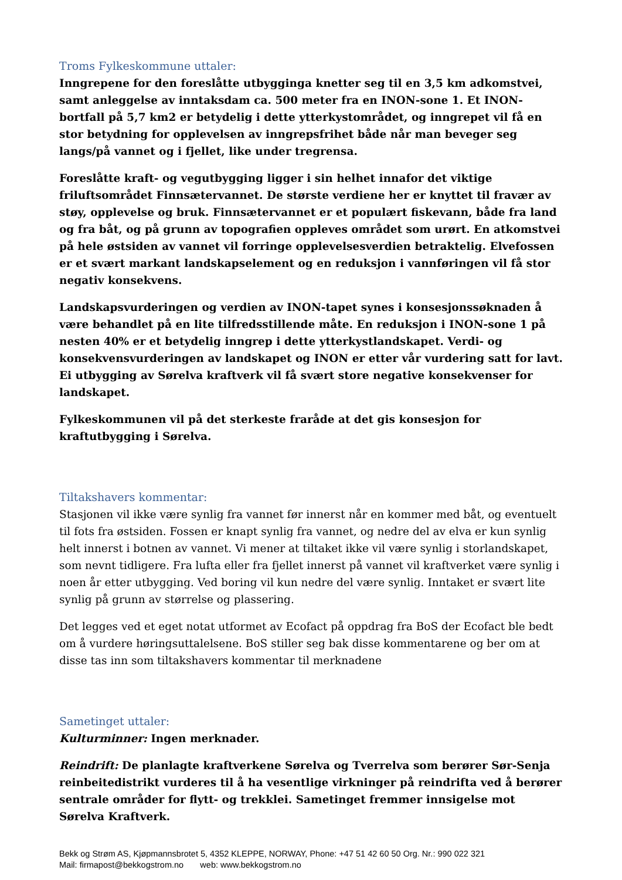Troms Fylkeskommune uttaler:
Inngrepene for den foreslåtte utbygginga knetter seg til en 3,5 km adkomstvei, samt anleggelse av inntaksdam ca. 500 meter fra en INON-sone 1. Et INON-bortfall på 5,7 km2 er betydelig i dette ytterkystområdet, og inngrepet vil få en stor betydning for opplevelsen av inngrepsfrihet både når man beveger seg langs/på vannet og i fjellet, like under tregrensa.
Foreslåtte kraft- og vegutbygging ligger i sin helhet innafor det viktige friluftsområdet Finnsætervannet. De største verdiene her er knyttet til fravær av støy, opplevelse og bruk. Finnsætervannet er et populært fiskevann, både fra land og fra båt, og på grunn av topografien oppleves området som urørt. En atkomstvei på hele østsiden av vannet vil forringe opplevelsesverdien betraktelig. Elvefossen er et svært markant landskapselement og en reduksjon i vannføringen vil få stor negativ konsekvens.
Landskapsvurderingen og verdien av INON-tapet synes i konsesjonssøknaden å være behandlet på en lite tilfredsstillende måte. En reduksjon i INON-sone 1 på nesten 40% er et betydelig inngrep i dette ytterkystlandskapet. Verdi- og konsekvensvurderingen av landskapet og INON er etter vår vurdering satt for lavt. Ei utbygging av Sørelva kraftverk vil få svært store negative konsekvenser for landskapet.
Fylkeskommunen vil på det sterkeste fraråde at det gis konsesjon for kraftutbygging i Sørelva.
Tiltakshavers kommentar:
Stasjonen vil ikke være synlig fra vannet før innerst når en kommer med båt, og eventuelt til fots fra østsiden. Fossen er knapt synlig fra vannet, og nedre del av elva er kun synlig helt innerst i botnen av vannet. Vi mener at tiltaket ikke vil være synlig i storlandskapet, som nevnt tidligere. Fra lufta eller fra fjellet innerst på vannet vil kraftverket være synlig i noen år etter utbygging. Ved boring vil kun nedre del være synlig. Inntaket er svært lite synlig på grunn av størrelse og plassering.
Det legges ved et eget notat utformet av Ecofact på oppdrag fra BoS der Ecofact ble bedt om å vurdere høringsuttalelsene. BoS stiller seg bak disse kommentarene og ber om at disse tas inn som tiltakshavers kommentar til merknadene
Sametinget uttaler:
Kulturminner: Ingen merknader.
Reindrift: De planlagte kraftverkene Sørelva og Tverrelva som berører Sør-Senja reinbeitedistrikt vurderes til å ha vesentlige virkninger på reindrifta ved å berører sentrale områder for flytt- og trekklei. Sametinget fremmer innsigelse mot Sørelva Kraftverk.
Bekk og Strøm AS, Kjøpmannsbrotet 5, 4352 KLEPPE, NORWAY, Phone: +47 51 42 60 50 Org. Nr.: 990 022 321
Mail: firmapost@bekkogstrom.no web: www.bekkogstrom.no